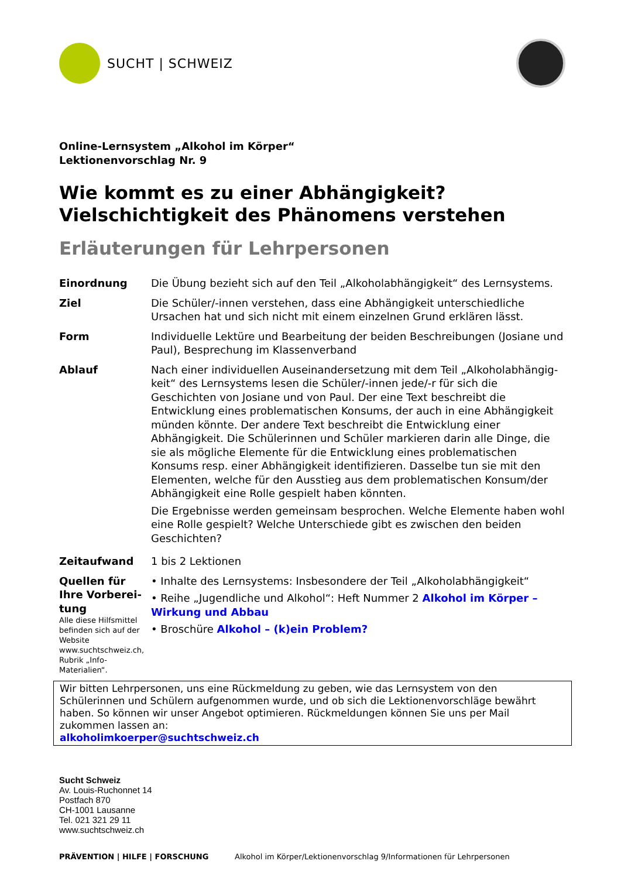SUCHT | SCHWEIZ
Online-Lernsystem „Alkohol im Körper“
Lektionenvorschlag Nr. 9
Wie kommt es zu einer Abhängigkeit?
Vielschichtigkeit des Phänomens verstehen
Erläuterungen für Lehrpersonen
| Einordnung | Die Übung bezieht sich auf den Teil „Alkoholabhängigkeit“ des Lernsystems. |
| Ziel | Die Schüler/-innen verstehen, dass eine Abhängigkeit unterschiedliche Ursachen hat und sich nicht mit einem einzelnen Grund erklären lässt. |
| Form | Individuelle Lektüre und Bearbeitung der beiden Beschreibungen (Josiane und Paul), Besprechung im Klassenverband |
| Ablauf | Nach einer individuellen Auseinandersetzung mit dem Teil „Alkoholabhängig­keit“ des Lernsystems lesen die Schüler/-innen jede/-r für sich die Geschichten von Josiane und von Paul. Der eine Text beschreibt die Entwicklung eines prob­lematischen Konsums, der auch in eine Abhängigkeit münden könnte. Der ande­re Text beschreibt die Entwicklung einer Abhängigkeit. Die Schülerinnen und Schüler markieren darin alle Dinge, die sie als mögliche Elemente für die Ent­wicklung eines problematischen Konsums resp. einer Abhängigkeit identifizieren. Dasselbe tun sie mit den Elementen, welche für den Ausstieg aus dem problema­tischen Konsum/der Abhängigkeit eine Rolle gespielt haben könnten. Die Ergebnisse werden gemeinsam besprochen. Welche Elemente haben wohl eine Rolle gespielt? Welche Unterschiede gibt es zwischen den beiden Geschich­ten? |
| Zeitaufwand | 1 bis 2 Lektionen |
| Quellen für Ihre Vorberei­tung Alle diese Hilfsmittel befinden sich auf der Website www.suchtschweiz.ch, Rubrik „Info-Materialien“. | • Inhalte des Lernsystems: Insbesondere der Teil „Alkoholabhängigkeit“ • Reihe „Jugendliche und Alkohol“: Heft Nummer 2 Alkohol im Körper – Wir­kung und Abbau • Broschüre Alkohol – (k)ein Problem? |
Wir bitten Lehrpersonen, uns eine Rückmeldung zu geben, wie das Lernsystem von den Schülerinnen und Schülern aufgenommen wurde, und ob sich die Lektionenvorschläge bewährt haben. So können wir unser Angebot optimieren. Rückmeldungen können Sie uns per Mail zukommen lassen an:
alkoholimkoerper@suchtschweiz.ch
Sucht Schweiz
Av. Louis-Ruchonnet 14
Postfach 870
CH-1001 Lausanne
Tel. 021 321 29 11
www.suchtschweiz.ch
PRÄVENTION | HILFE | FORSCHUNG Alkohol im Körper/Lektionenvorschlag 9/Informationen für Lehrpersonen